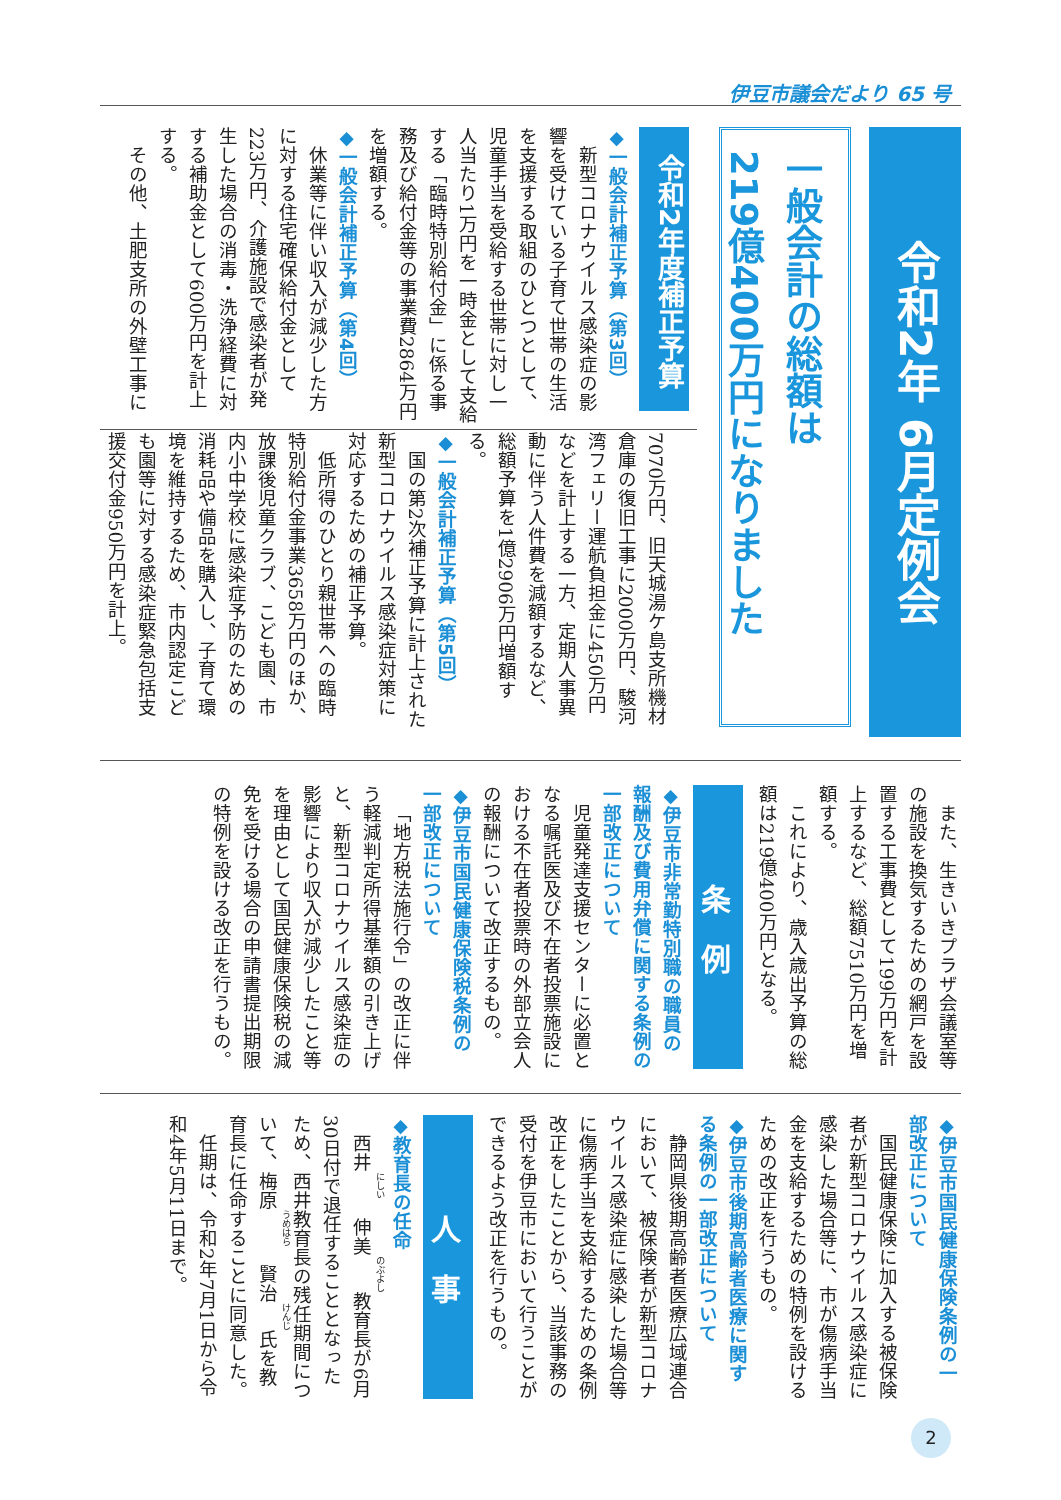伊豆市議会だより 65 号
令和2年 6月定例会
一般会計の総額は
219億400万円になりました
令和2年度補正予算
◆一般会計補正予算（第3回）
新型コロナウイルス感染症の影響を受けている子育て世帯の生活を支援する取組のひとつとして、児童手当を受給する世帯に対し一人当たり1万円を一時金として支給する「臨時特別給付金」に係る事務及び給付金等の事業費2864万円を増額する。
◆一般会計補正予算（第4回）
休業等に伴い収入が減少した方に対する住宅確保給付金として223万円、介護施設で感染者が発生した場合の消毒・洗浄経費に対する補助金として600万円を計上する。
その他、土肥支所の外壁工事に
7070万円、旧天城湯ケ島支所機材倉庫の復旧工事に2000万円、駿河湾フェリー運航負担金に450万円などを計上する一方、定期人事異動に伴う人件費を減額するなど、総額予算を1億2906万円増額する。
◆一般会計補正予算（第5回）
国の第2次補正予算に計上された新型コロナウイルス感染症対策に対応するための補正予算。
低所得のひとり親世帯への臨時特別給付金事業3658万円のほか、放課後児童クラブ、こども園、市内小中学校に感染症予防のための消耗品や備品を購入し、子育て環境を維持するため、市内認定こども園等に対する感染症緊急包括支援交付金950万円を計上。
また、生きいきプラザ会議室等の施設を換気するための網戸を設置する工事費として199万円を計上するなど、総額7510万円を増額する。
これにより、歳入歳出予算の総額は219億400万円となる。
条　例
◆伊豆市非常勤特別職の職員の報酬及び費用弁償に関する条例の一部改正について
児童発達支援センターに必置となる嘱託医及び不在者投票施設における不在者投票時の外部立会人の報酬について改正するもの。
◆伊豆市国民健康保険税条例の一部改正について
「地方税法施行令」の改正に伴う軽減判定所得基準額の引き上げと、新型コロナウイルス感染症の影響により収入が減少したこと等を理由として国民健康保険税の減免を受ける場合の申請書提出期限の特例を設ける改正を行うもの。
◆伊豆市国民健康保険条例の一部改正について
国民健康保険に加入する被保険者が新型コロナウイルス感染症に感染した場合等に、市が傷病手当金を支給するための特例を設けるための改正を行うもの。
◆伊豆市後期高齢者医療に関する条例の一部改正について
静岡県後期高齢者医療広域連合において、被保険者が新型コロナウイルス感染症に感染した場合等に傷病手当を支給するための条例改正をしたことから、当該事務の受付を伊豆市において行うことができるよう改正を行うもの。
人　事
◆教育長の任命
西井　伸美教育長が6月30日付で退任することとなったため、西井教育長の残任期間について、梅原　賢治氏を教育長に任命することに同意した。
任期は、令和2年7月1日から令和4年5月11日まで。
2